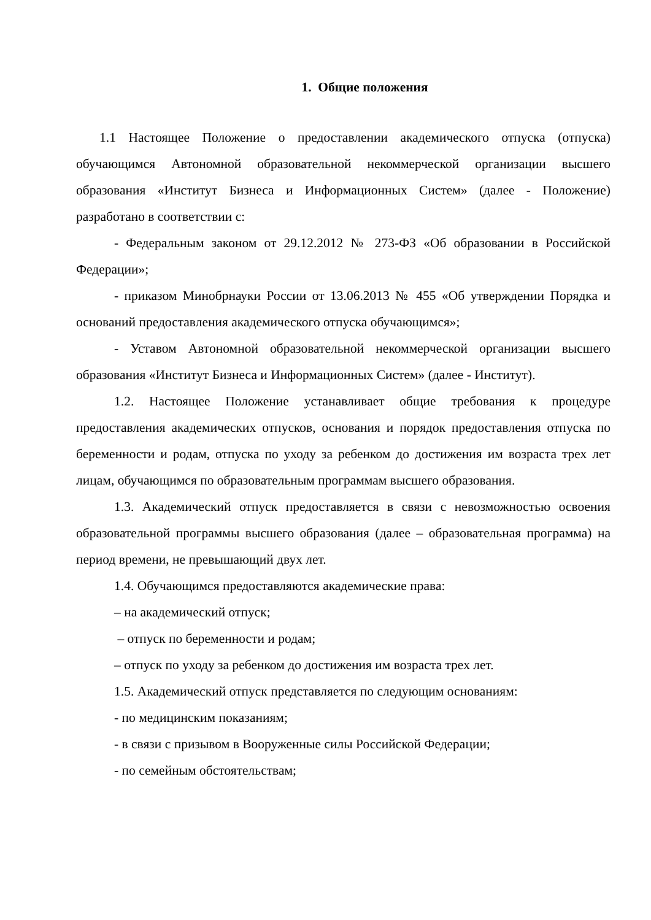1. Общие положения
1.1 Настоящее Положение о предоставлении академического отпуска (отпуска) обучающимся Автономной образовательной некоммерческой организации высшего образования «Институт Бизнеса и Информационных Систем» (далее - Положение) разработано в соответствии с:
- Федеральным законом от 29.12.2012 № 273-ФЗ «Об образовании в Российской Федерации»;
- приказом Минобрнауки России от 13.06.2013 № 455 «Об утверждении Порядка и оснований предоставления академического отпуска обучающимся»;
- Уставом Автономной образовательной некоммерческой организации высшего образования «Институт Бизнеса и Информационных Систем» (далее - Институт).
1.2. Настоящее Положение устанавливает общие требования к процедуре предоставления академических отпусков, основания и порядок предоставления отпуска по беременности и родам, отпуска по уходу за ребенком до достижения им возраста трех лет лицам, обучающимся по образовательным программам высшего образования.
1.3. Академический отпуск предоставляется в связи с невозможностью освоения образовательной программы высшего образования (далее – образовательная программа) на период времени, не превышающий двух лет.
1.4. Обучающимся предоставляются академические права:
– на академический отпуск;
– отпуск по беременности и родам;
– отпуск по уходу за ребенком до достижения им возраста трех лет.
1.5. Академический отпуск представляется по следующим основаниям:
- по медицинским показаниям;
- в связи с призывом в Вооруженные силы Российской Федерации;
- по семейным обстоятельствам;